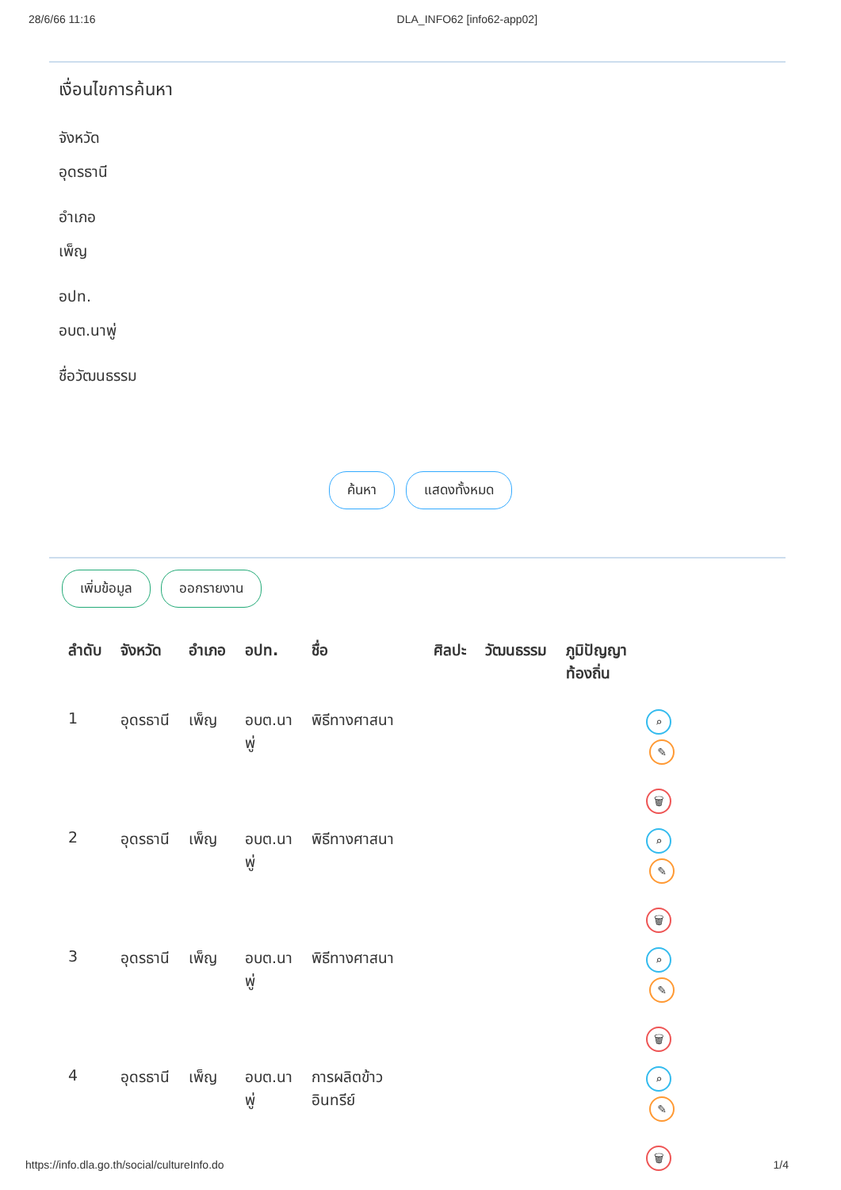28/6/66 11:16 DLA_INFO62 [info62-app02]
เงื่อนไขการค้นหา
จังหวัด
อุดรธานี
อำเภอ
เพ็ญ
อปท.
อบต.นาพู่
ชื่อวัฒนธรรม
ค้นหา แสดงทั้งหมด
เพิ่มข้อมูล ออกรายงาน
| ลำดับ | จังหวัด | อำเภอ | อปท. | ชื่อ | ศิลปะ | วัฒนธรรม | ภูมิปัญญา ท้องถิ่น | |
| --- | --- | --- | --- | --- | --- | --- | --- | --- |
| 1 | อุดรธานี | เพ็ญ | อบต.นา พู่ | พิธีทางศาสนา | | | | ⌕ ✎ 🗑 |
| 2 | อุดรธานี | เพ็ญ | อบต.นา พู่ | พิธีทางศาสนา | | | | ⌕ ✎ 🗑 |
| 3 | อุดรธานี | เพ็ญ | อบต.นา พู่ | พิธีทางศาสนา | | | | ⌕ ✎ 🗑 |
| 4 | อุดรธานี | เพ็ญ | อบต.นา พู่ | การผลิตข้าว อินทรีย์ | | | | ⌕ ✎ 🗑 |
https://info.dla.go.th/social/cultureInfo.do 1/4